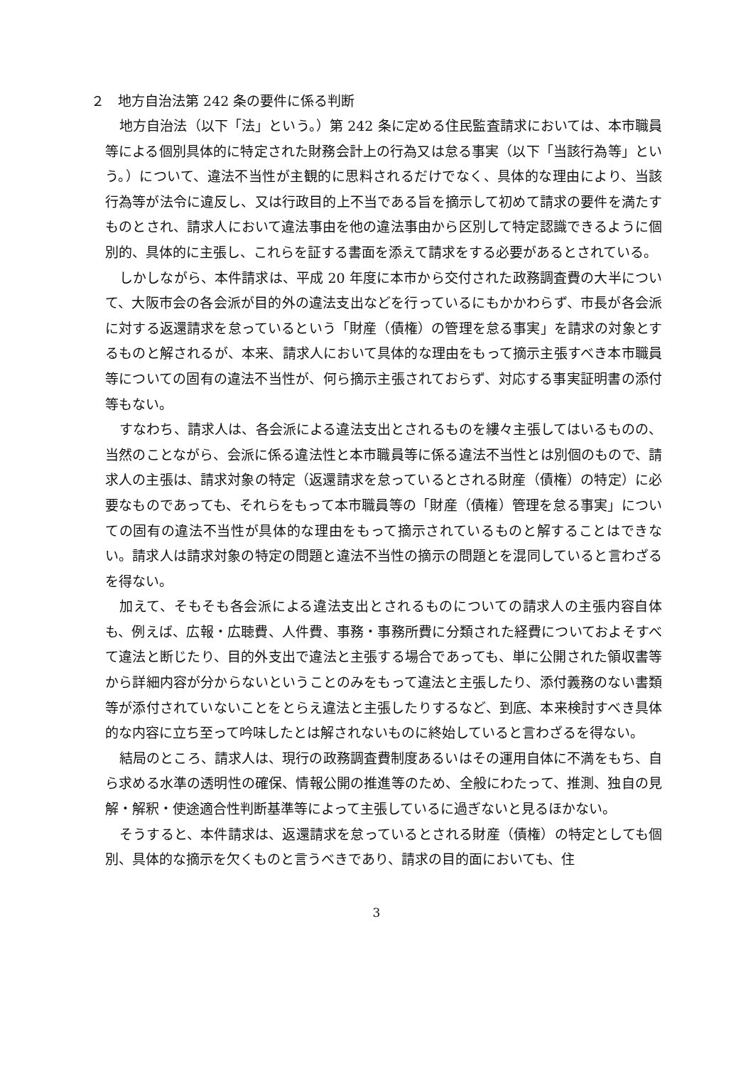２　地方自治法第 242 条の要件に係る判断
地方自治法（以下「法」という。）第 242 条に定める住民監査請求においては、本市職員等による個別具体的に特定された財務会計上の行為又は怠る事実（以下「当該行為等」という。）について、違法不当性が主観的に思料されるだけでなく、具体的な理由により、当該行為等が法令に違反し、又は行政目的上不当である旨を摘示して初めて請求の要件を満たすものとされ、請求人において違法事由を他の違法事由から区別して特定認識できるように個別的、具体的に主張し、これらを証する書面を添えて請求をする必要があるとされている。
しかしながら、本件請求は、平成 20 年度に本市から交付された政務調査費の大半について、大阪市会の各会派が目的外の違法支出などを行っているにもかかわらず、市長が各会派に対する返還請求を怠っているという「財産（債権）の管理を怠る事実」を請求の対象とするものと解されるが、本来、請求人において具体的な理由をもって摘示主張すべき本市職員等についての固有の違法不当性が、何ら摘示主張されておらず、対応する事実証明書の添付等もない。
すなわち、請求人は、各会派による違法支出とされるものを縷々主張してはいるものの、当然のことながら、会派に係る違法性と本市職員等に係る違法不当性とは別個のもので、請求人の主張は、請求対象の特定（返還請求を怠っているとされる財産（債権）の特定）に必要なものであっても、それらをもって本市職員等の「財産（債権）管理を怠る事実」についての固有の違法不当性が具体的な理由をもって摘示されているものと解することはできない。請求人は請求対象の特定の問題と違法不当性の摘示の問題とを混同していると言わざるを得ない。
加えて、そもそも各会派による違法支出とされるものについての請求人の主張内容自体も、例えば、広報・広聴費、人件費、事務・事務所費に分類された経費についておよそすべて違法と断じたり、目的外支出で違法と主張する場合であっても、単に公開された領収書等から詳細内容が分からないということのみをもって違法と主張したり、添付義務のない書類等が添付されていないことをとらえ違法と主張したりするなど、到底、本来検討すべき具体的な内容に立ち至って吟味したとは解されないものに終始していると言わざるを得ない。
結局のところ、請求人は、現行の政務調査費制度あるいはその運用自体に不満をもち、自ら求める水準の透明性の確保、情報公開の推進等のため、全般にわたって、推測、独自の見解・解釈・使途適合性判断基準等によって主張しているに過ぎないと見るほかない。
そうすると、本件請求は、返還請求を怠っているとされる財産（債権）の特定としても個別、具体的な摘示を欠くものと言うべきであり、請求の目的面においても、住
3